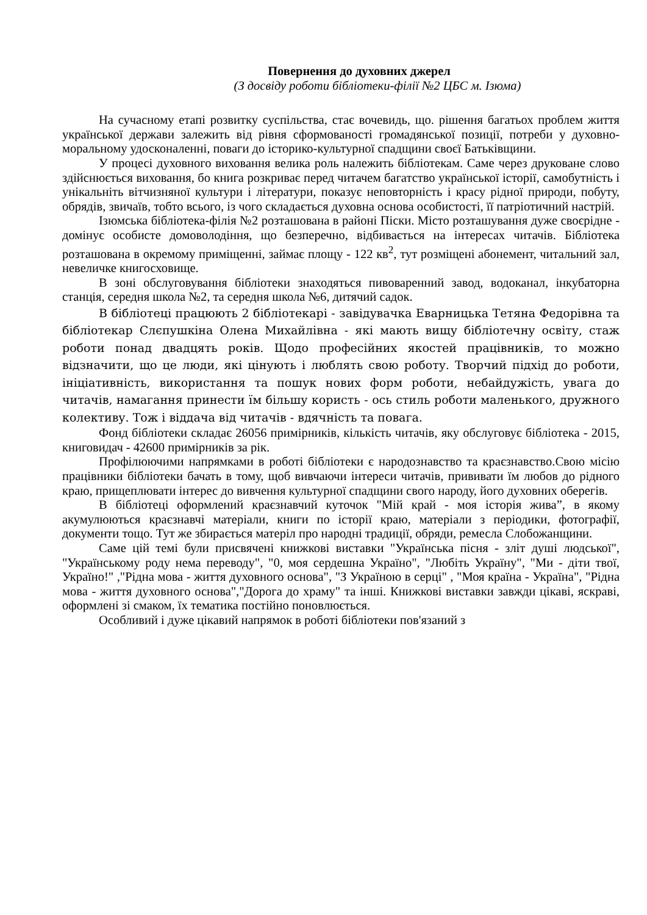Повернення до духовних джерел
(З досвіду роботи бібліотеки-філії №2 ЦБС м. Ізюма)
На сучасному етапі розвитку суспільства, стає вочевидь, що. рішення багатьох проблем життя української держави залежить від рівня сформованості громадянської позиції, потреби у духовно-моральному удосконаленні, поваги до історико-культурної спадщини своєї Батьківщини.
У процесі духовного виховання велика роль належить бібліотекам. Саме через друковане слово здійснюється виховання, бо книга розкриває перед читачем багатство української історії, самобутність і унікальніть вітчизняної культури і літератури, показує неповторність і красу рідної природи, побуту, обрядів, звичаїв, тобто всього, із чого складається духовна основа особистості, її патріотичний настрій.
Ізюмська бібліотека-філія №2 розташована в районі Піски. Місто розташування дуже своєрідне - домінує особисте домоволодіння, що безперечно, відбивається на інтересах читачів. Бібліотека розташована в окремому приміщенні, займає площу - 122 кв<sup>2</sup>, тут розміщені абонемент, читальний зал, невеличке книгосховище.
В зоні обслуговування бібліотеки знаходяться пивоваренний завод, водоканал, інкубаторна станція, середня школа №2, та середня школа №6, дитячий садок.
В бібліотеці працюють 2 бібліотекарі - завідувачка Еварницька Тетяна Федорівна та бібліотекар Слєпушкіна Олена Михайлівна - які мають вищу бібліотечну освіту, стаж роботи понад двадцять років. Щодо професійних якостей працівників, то можно відзначити, що це люди, які цінують і люблять свою роботу. Творчий підхід до роботи, ініціативність, використання та пошук нових форм роботи, небайдужість, увага до читачів, намагання принести їм більшу користь - ось стиль роботи маленького, дружного колективу. Тож і віддача від читачів - вдячність та повага.
Фонд бібліотеки складає 26056 примірників, кількість читачів, яку обслуговує бібліотека - 2015, книговидач - 42600 примірників за рік.
Профілюючими напрямками в роботі бібліотеки є народознавство та краєзнавство.Свою місію працівники бібліотеки бачать в тому, щоб вивчаючи інтереси читачів, прививати їм любов до рідного краю, прищеплювати інтерес до вивчення культурної спадщини свого народу, його духовних оберегів.
В бібліотеці оформлений краєзнавчий куточок "Мій край - моя історія жива”, в якому акумулюються краєзнавчі матеріали, книги по історії краю, матеріали з періодики, фотографії, документи тощо. Тут же збирається матеріл про народні традиції, обряди, ремесла Слобожанщини.
Саме цій темі були присвячені книжкові виставки "Українська пісня - зліт душі людської", "Українському роду нема переводу", "0, моя сердешна Україно", "Любіть Україну", "Ми - діти твої, Україно!" ,"Рідна мова - життя духовного основа", "З Україною в серці" , "Моя країна - Україна", "Рідна мова - життя духовного основа","Дорога до храму" та інші. Книжкові виставки завжди цікаві, яскраві, оформлені зі смаком, їх тематика постійно поновлюється.
Особливий і дуже цікавий напрямок в роботі бібліотеки пов'язаний з